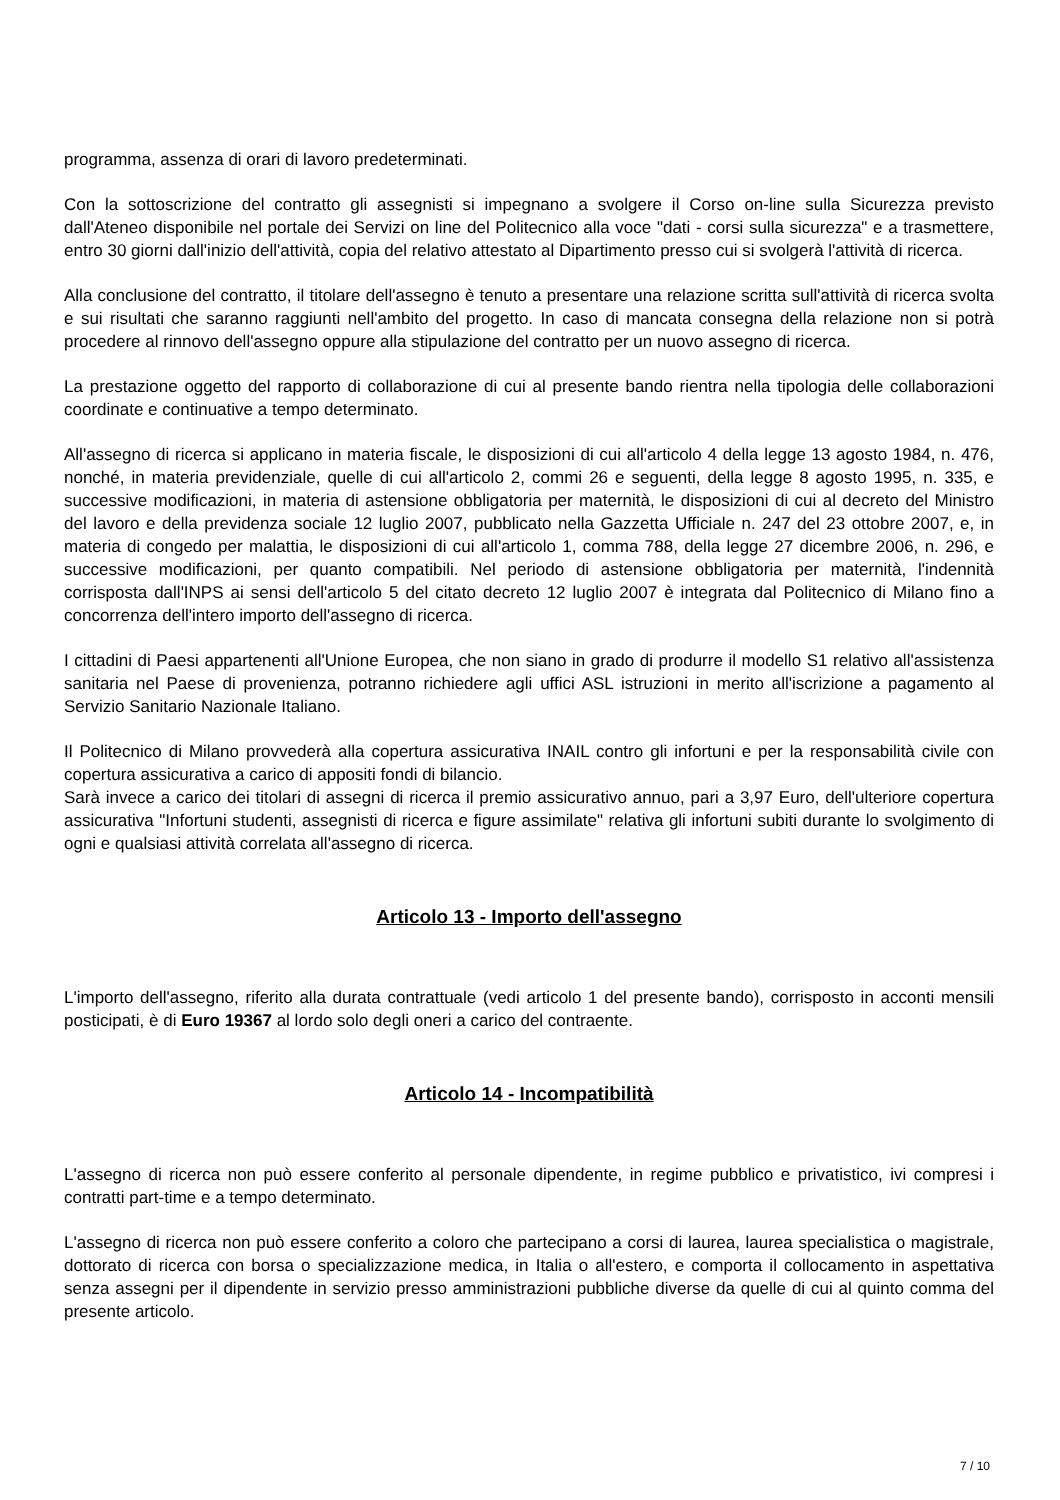programma, assenza di orari di lavoro predeterminati.
Con la sottoscrizione del contratto gli assegnisti si impegnano a svolgere il Corso on-line sulla Sicurezza previsto dall'Ateneo disponibile nel portale dei Servizi on line del Politecnico alla voce "dati - corsi sulla sicurezza" e a trasmettere, entro 30 giorni dall'inizio dell'attività, copia del relativo attestato al Dipartimento presso cui si svolgerà l'attività di ricerca.
Alla conclusione del contratto, il titolare dell'assegno è tenuto a presentare una relazione scritta sull'attività di ricerca svolta e sui risultati che saranno raggiunti nell'ambito del progetto. In caso di mancata consegna della relazione non si potrà procedere al rinnovo dell'assegno oppure alla stipulazione del contratto per un nuovo assegno di ricerca.
La prestazione oggetto del rapporto di collaborazione di cui al presente bando rientra nella tipologia delle collaborazioni coordinate e continuative a tempo determinato.
All'assegno di ricerca si applicano in materia fiscale, le disposizioni di cui all'articolo 4 della legge 13 agosto 1984, n. 476, nonché, in materia previdenziale, quelle di cui all'articolo 2, commi 26 e seguenti, della legge 8 agosto 1995, n. 335, e successive modificazioni, in materia di astensione obbligatoria per maternità, le disposizioni di cui al decreto del Ministro del lavoro e della previdenza sociale 12 luglio 2007, pubblicato nella Gazzetta Ufficiale n. 247 del 23 ottobre 2007, e, in materia di congedo per malattia, le disposizioni di cui all'articolo 1, comma 788, della legge 27 dicembre 2006, n. 296, e successive modificazioni, per quanto compatibili. Nel periodo di astensione obbligatoria per maternità, l'indennità corrisposta dall'INPS ai sensi dell'articolo 5 del citato decreto 12 luglio 2007 è integrata dal Politecnico di Milano fino a concorrenza dell'intero importo dell'assegno di ricerca.
I cittadini di Paesi appartenenti all'Unione Europea, che non siano in grado di produrre il modello S1 relativo all'assistenza sanitaria nel Paese di provenienza, potranno richiedere agli uffici ASL istruzioni in merito all'iscrizione a pagamento al Servizio Sanitario Nazionale Italiano.
Il Politecnico di Milano provvederà alla copertura assicurativa INAIL contro gli infortuni e per la responsabilità civile con copertura assicurativa a carico di appositi fondi di bilancio.
Sarà invece a carico dei titolari di assegni di ricerca il premio assicurativo annuo, pari a 3,97 Euro, dell'ulteriore copertura assicurativa "Infortuni studenti, assegnisti di ricerca e figure assimilate" relativa gli infortuni subiti durante lo svolgimento di ogni e qualsiasi attività correlata all'assegno di ricerca.
Articolo 13 - Importo dell'assegno
L'importo dell'assegno, riferito alla durata contrattuale (vedi articolo 1 del presente bando), corrisposto in acconti mensili posticipati, è di Euro 19367 al lordo solo degli oneri a carico del contraente.
Articolo 14 - Incompatibilità
L'assegno di ricerca non può essere conferito al personale dipendente, in regime pubblico e privatistico, ivi compresi i contratti part-time e a tempo determinato.
L'assegno di ricerca non può essere conferito a coloro che partecipano a corsi di laurea, laurea specialistica o magistrale, dottorato di ricerca con borsa o specializzazione medica, in Italia o all'estero, e comporta il collocamento in aspettativa senza assegni per il dipendente in servizio presso amministrazioni pubbliche diverse da quelle di cui al quinto comma del presente articolo.
7 / 10